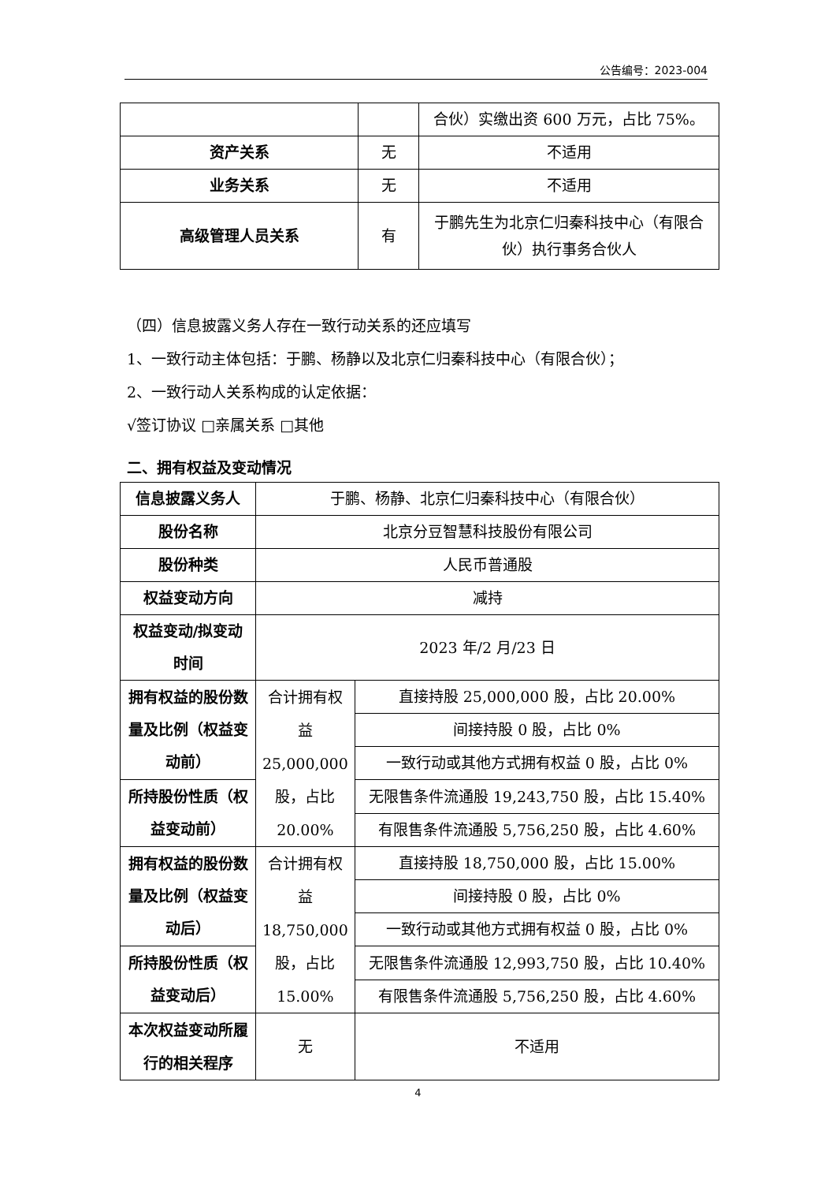公告编号：2023-004
| | | 合伙）实缴出资 600 万元，占比 75%。 |
| 资产关系 | 无 | 不适用 |
| 业务关系 | 无 | 不适用 |
| 高级管理人员关系 | 有 | 于鹏先生为北京仁归秦科技中心（有限合伙）执行事务合伙人 |
（四）信息披露义务人存在一致行动关系的还应填写
1、一致行动主体包括：于鹏、杨静以及北京仁归秦科技中心（有限合伙）；
2、一致行动人关系构成的认定依据：
√签订协议 □亲属关系 □其他
二、拥有权益及变动情况
| 信息披露义务人 | 于鹏、杨静、北京仁归秦科技中心（有限合伙） | |
| 股份名称 | 北京分豆智慧科技股份有限公司 | |
| 股份种类 | 人民币普通股 | |
| 权益变动方向 | 减持 | |
| 权益变动/拟变动时间 | 2023 年/2 月/23 日 | |
| 拥有权益的股份数量及比例（权益变动前） | 合计拥有权益 25,000,000 股，占比 20.00% | 直接持股 25,000,000 股，占比 20.00% |
| | | 间接持股 0 股，占比 0% |
| | | 一致行动或其他方式拥有权益 0 股，占比 0% |
| 所持股份性质（权益变动前） | | 无限售条件流通股 19,243,750 股，占比 15.40% |
| | | 有限售条件流通股 5,756,250 股，占比 4.60% |
| 拥有权益的股份数量及比例（权益变动后） | 合计拥有权益 18,750,000 股，占比 15.00% | 直接持股 18,750,000 股，占比 15.00% |
| | | 间接持股 0 股，占比 0% |
| | | 一致行动或其他方式拥有权益 0 股，占比 0% |
| 所持股份性质（权益变动后） | | 无限售条件流通股 12,993,750 股，占比 10.40% |
| | | 有限售条件流通股 5,756,250 股，占比 4.60% |
| 本次权益变动所履行的相关程序 | 无 | 不适用 |
4